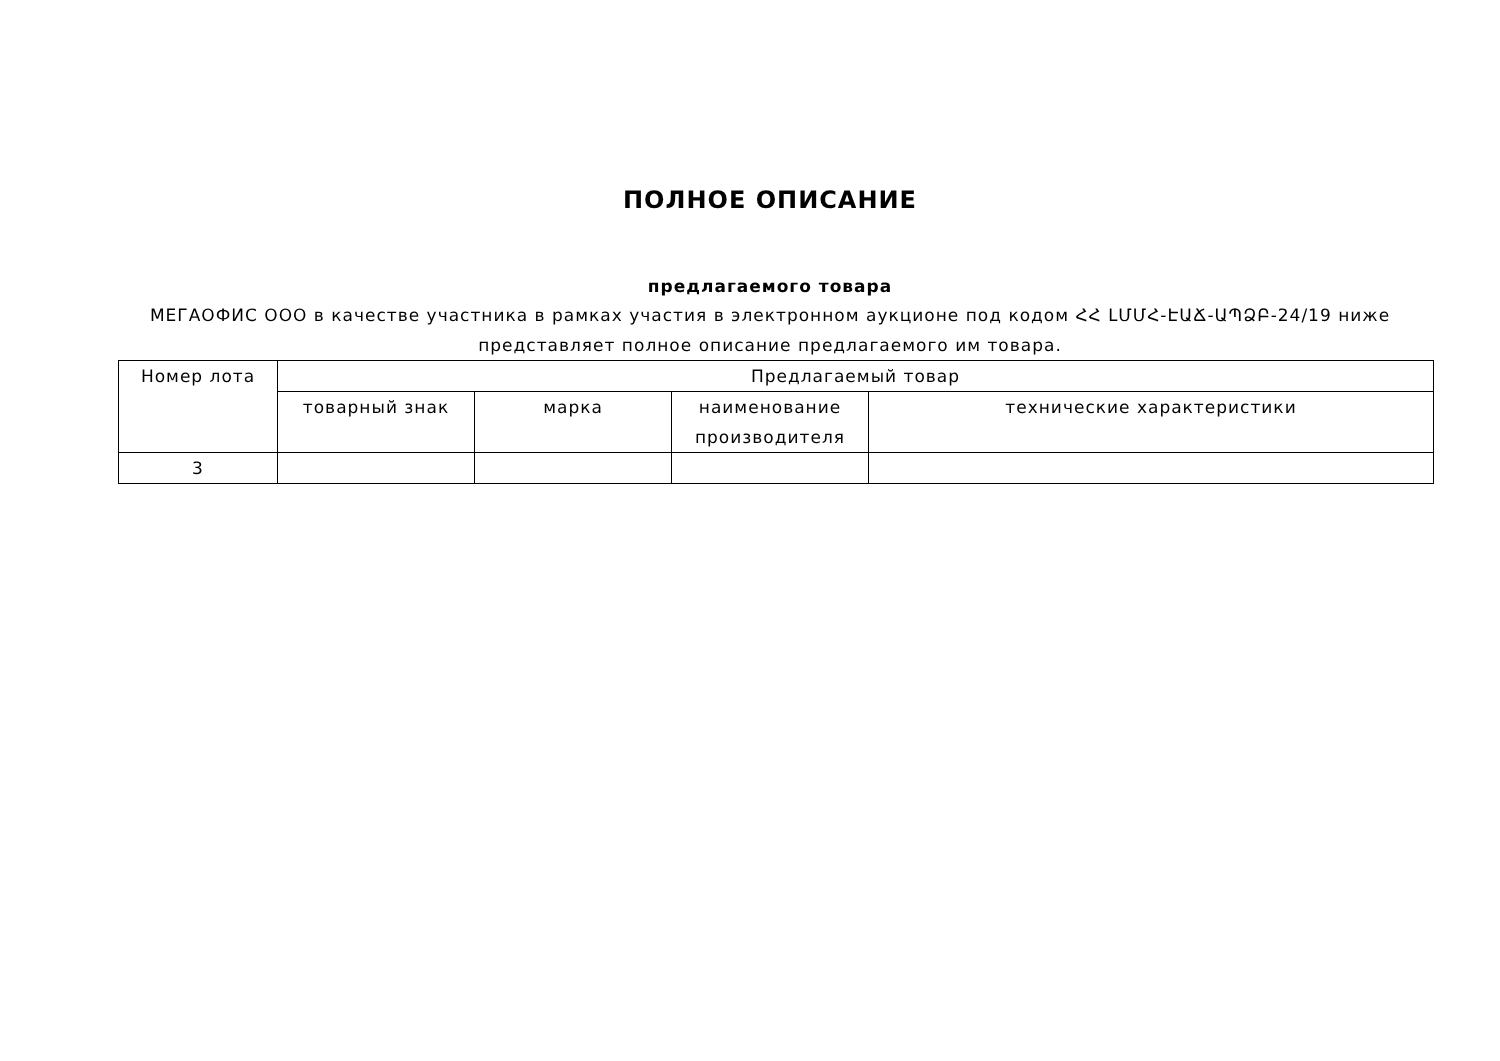ПОЛНОЕ ОПИСАНИЕ
предлагаемого товара
МЕГАОФИС ООО в качестве участника в рамках участия в электронном аукционе под кодом ՀՀ ԼՄՄՀ-ԷԱՃ-ԱՊՁԲ-24/19 ниже представляет полное описание предлагаемого им товара.
| Номер лота | Предлагаемый товар | | | |
| --- | --- | --- | --- | --- |
| | товарный знак | марка | наименование производителя | технические характеристики |
| 3 | | | | |